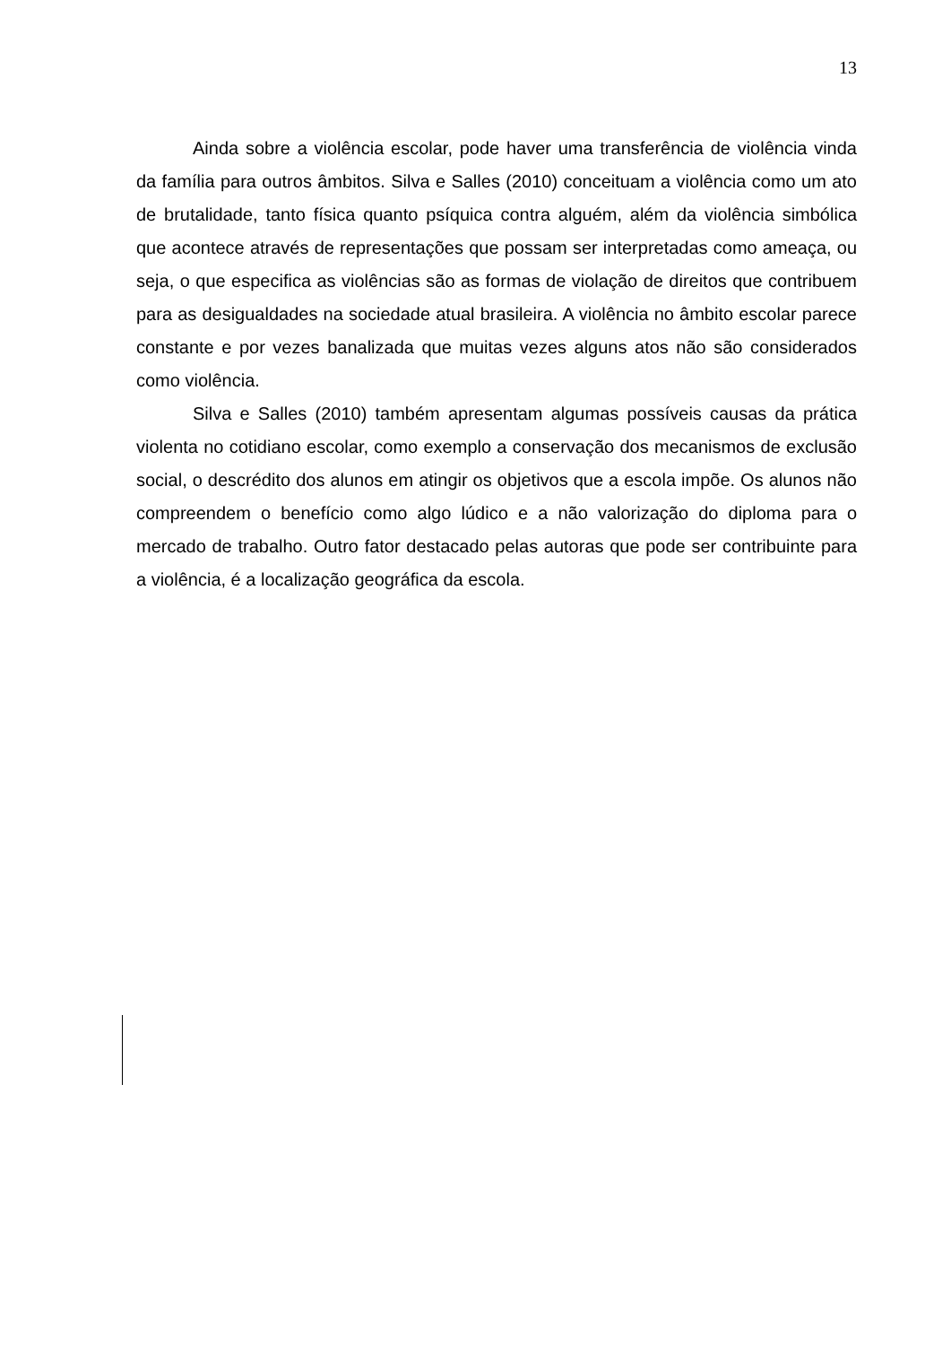13
Ainda sobre a violência escolar, pode haver uma transferência de violência vinda da família para outros âmbitos. Silva e Salles (2010) conceituam a violência como um ato de brutalidade, tanto física quanto psíquica contra alguém, além da violência simbólica que acontece através de representações que possam ser interpretadas como ameaça, ou seja, o que especifica as violências são as formas de violação de direitos que contribuem para as desigualdades na sociedade atual brasileira. A violência no âmbito escolar parece constante e por vezes banalizada que muitas vezes alguns atos não são considerados como violência.
Silva e Salles (2010) também apresentam algumas possíveis causas da prática violenta no cotidiano escolar, como exemplo a conservação dos mecanismos de exclusão social, o descrédito dos alunos em atingir os objetivos que a escola impõe. Os alunos não compreendem o benefício como algo lúdico e a não valorização do diploma para o mercado de trabalho. Outro fator destacado pelas autoras que pode ser contribuinte para a violência, é a localização geográfica da escola.